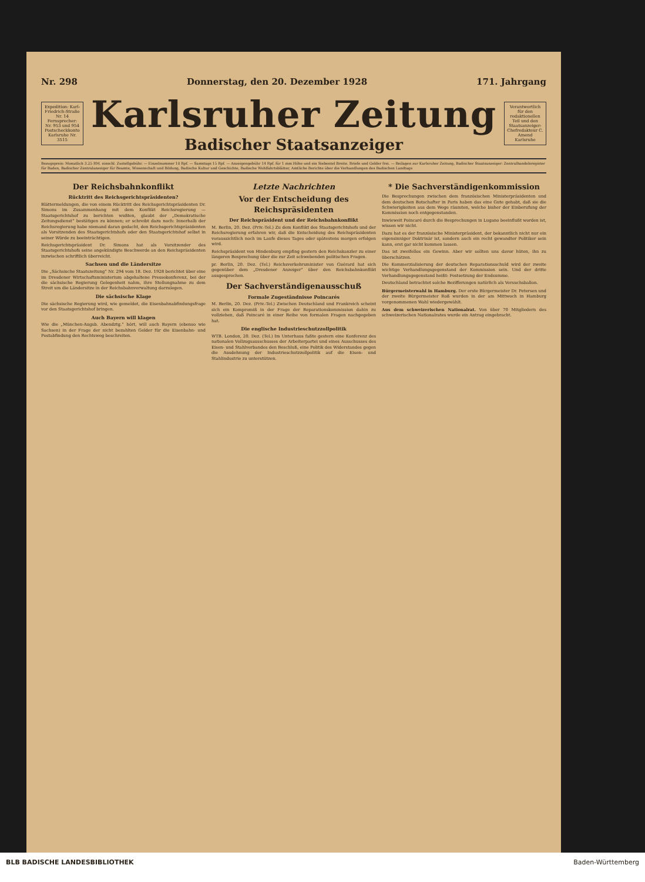Nr. 298 Donnerstag, den 20. Dezember 1928 171. Jahrgang
Expedition: Karl-Friedrich-Straße Nr. 14 Fernsprecher: Nr. 953 und 954 Postscheckkonto Karlsruhe Nr. 3515
Karlsruher Zeitung
Badischer Staatsanzeiger
Verantwortlich für den redaktionellen Teil und den Staatsanzeiger: Chefredakteur C. Amend Karlsruhe
Bezugspreis: Monatlich 3.25 RM. einschl. Zustellgebühr. — Einzelnummer 10 Rpf. — Samstags 15 Rpf. — Anzeigengebühr 14 Rpf. für 1 mm Höhe und ein Siebentel Breite. Briefe und Gelder frei. — Beilagen zur Karlsruher Zeitung, Badischer Staatsanzeiger: Zentralhandelsregister für Baden, Badischer Zentralanzeiger für Beamte, Wissenschaft und Bildung, Badische Kultur und Geschichte, Badische Wohlfahrtsblätter, Amtliche Berichte über die Verhandlungen des Badischen Landtags
Der Reichsbahnkonflikt
Rücktritt des Reichsgerichtspräsidenten?
Blättermeldungen, die von einem Rücktritt des Reichsgerichtspräsidenten Dr. Simons im Zusammenhang mit dem Konflikt Reichsregierung — Staatsgerichtshof zu berichten wußten, glaubt der „Demokratische Zeitungsdienst“ bestätigen zu können; er schreibt dazu noch: Innerhalb der Reichsregierung habe niemand daran gedacht, den Reichsgerichtspräsidenten als Vorsitzenden des Staatsgerichtshofs oder den Staatsgerichtshof selbst in seiner Würde zu beeinträchtigen.
Reichsgerichtspräsident Dr. Simons hat als Vorsitzender des Staatsgerichtshofs seine angekündigte Beschwerde an den Reichspräsidenten inzwischen schriftlich überreicht.
Sachsen und die Ländersitze
Die „Sächsische Staatszeitung“ Nr. 294 vom 18. Dez. 1928 berichtet über eine im Dresdener Wirtschaftsministerium abgehaltene Pressekonferenz, bei der die sächsische Regierung Gelegenheit nahm, ihre Stellungnahme zu dem Streit um die Ländersitze in der Reichsbahnverwaltung darzulegen.
Die sächsische Klage
Die sächsische Regierung wird, wie gemeldet, die Eisenbahnabfindungsfrage vor den Staatsgerichtshof bringen.
Auch Bayern will klagen
Wie die „München-Augsb. Abendztg.“ hört, will auch Bayern (ebenso wie Sachsen) in der Frage der nicht bezahlten Gelder für die Eisenbahn- und Postabfindung den Rechtsweg beschreiten.
Letzte Nachrichten
Vor der Entscheidung des Reichspräsidenten
Der Reichspräsident und der Reichsbahnkonflikt
M. Berlin, 20. Dez. (Priv.-Tel.) Zu dem Konflikt des Staatsgerichtshofs und der Reichsregierung erfahren wir, daß die Entscheidung des Reichspräsidenten voraussichtlich noch im Laufe dieses Tages oder spätestens morgen erfolgen wird.
Reichspräsident von Hindenburg empfing gestern den Reichskanzler zu einer längeren Besprechung über die zur Zeit schwebenden politischen Fragen.
pr. Berlin, 20. Dez. (Tel.) Reichsverkehrsminister von Guérard hat sich gegenüber dem „Dresdener Anzeiger“ über den Reichsbahnkonflikt ausgesprochen.
Der Sachverständigenausschuß
Formale Zugeständnisse Poincarés
M. Berlin, 20. Dez. (Priv.-Tel.) Zwischen Deutschland und Frankreich scheint sich ein Kompromiß in der Frage der Reparationskommission dahin zu vollziehen, daß Poincaré in einer Reihe von formalen Fragen nachgegeben hat.
Die englische Industrieschutzzollpolitik
WTB. London, 20. Dez. (Tel.) Im Unterhaus faßte gestern eine Konferenz des nationalen Vollzugsausschusses der Arbeiterpartei und eines Ausschusses des Eisen- und Stahlverbandes den Beschluß, eine Politik des Widerstandes gegen die Ausdehnung der Industrieschutzzollpolitik auf die Eisen- und Stahlindustrie zu unterstützen.
* Die Sachverständigenkommission
Die Besprechungen zwischen dem französischen Ministerpräsidenten und dem deutschen Botschafter in Paris haben das eine Gute gehabt, daß sie die Schwierigkeiten aus dem Wege räumten, welche bisher der Einberufung der Kommission noch entgegenstanden.
Inwieweit Poincaré durch die Besprechungen in Lugano beeinflußt worden ist, wissen wir nicht.
Dazu hat es der französische Ministerpräsident, der bekanntlich nicht nur ein eigensinniger Doktrinär ist, sondern auch ein recht gewandter Politiker sein kann, erst gar nicht kommen lassen.
Das ist zweifellos ein Gewinn. Aber wir sollten uns davor hüten, ihn zu überschätzen.
Die Kommerzialisierung der deutschen Reparationsschuld wird der zweite wichtige Verhandlungsgegenstand der Kommission sein. Und der dritte Verhandlungsgegenstand heißt: Festsetzung der Endsumme.
Deutschland betrachtet solche Bezifferungen natürlich als Versuchsballon.
Bürgermeisterwahl in Hamburg. Der erste Bürgermeister Dr. Petersen und der zweite Bürgermeister Roß wurden in der am Mittwoch in Hamburg vorgenommenen Wahl wiedergewählt.
Aus dem schweizerischen Nationalrat. Von über 70 Mitgliedern des schweizerischen Nationalrates wurde ein Antrag eingebracht.
BLB BADISCHE LANDESBIBLIOTHEK Baden-Württemberg